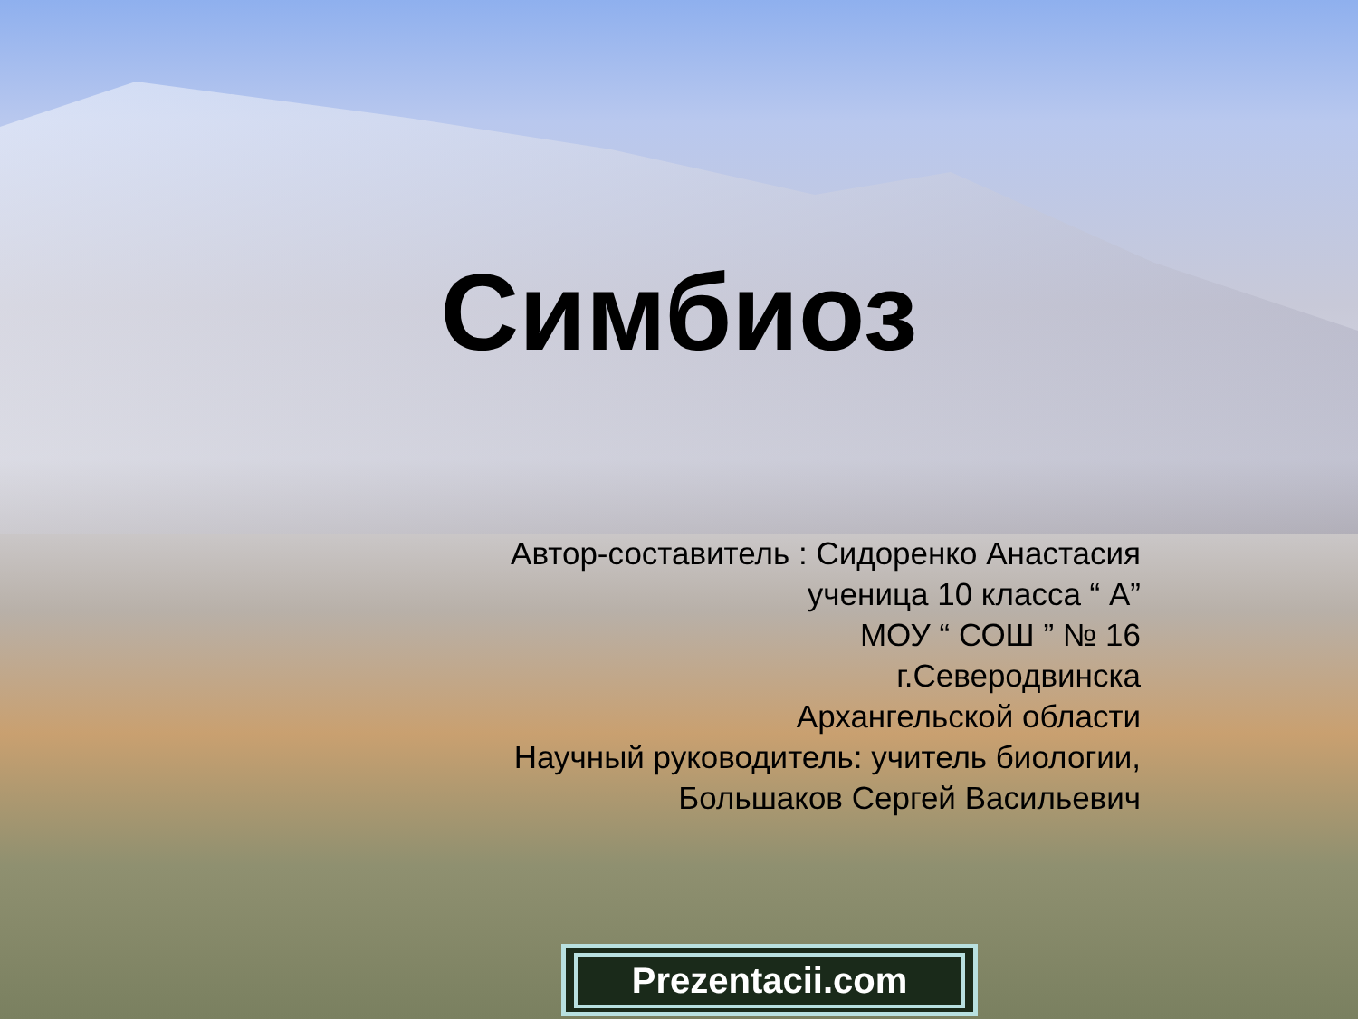Симбиоз
Автор-составитель : Сидоренко Анастасия
ученица 10 класса “ А”
МОУ “ СОШ ” № 16
г.Северодвинска
Архангельской области
Научный руководитель: учитель биологии,
Большаков Сергей Васильевич
Prezentacii.com